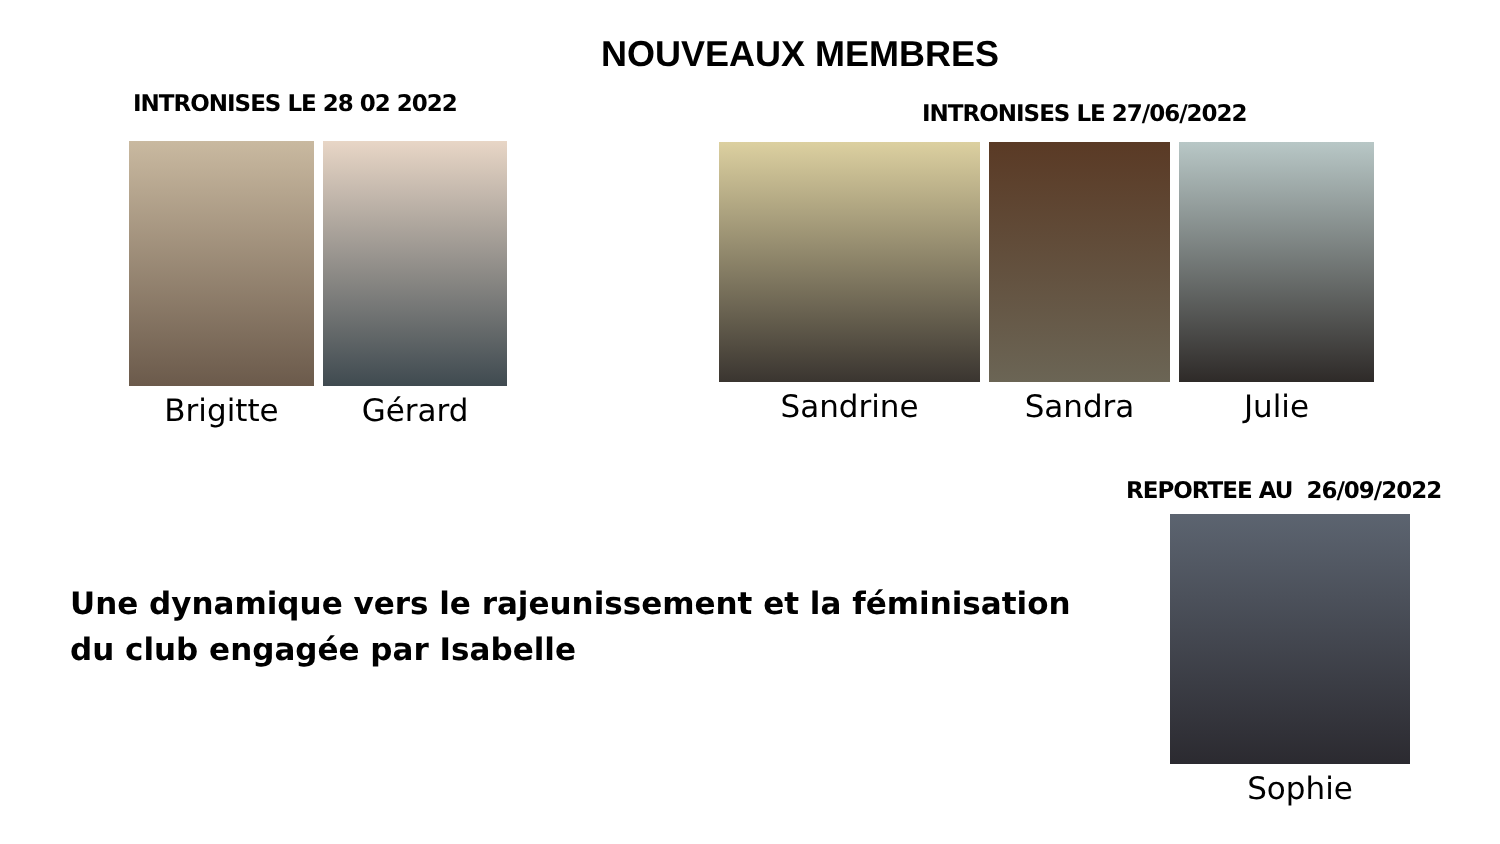NOUVEAUX MEMBRES
INTRONISES LE 28 02 2022
Brigitte Gérard
INTRONISES LE 27/06/2022
Sandrine Sandra Julie
REPORTEE AU 26/09/2022
Sophie
Une dynamique vers le rajeunissement et la féminisation du club engagée par Isabelle